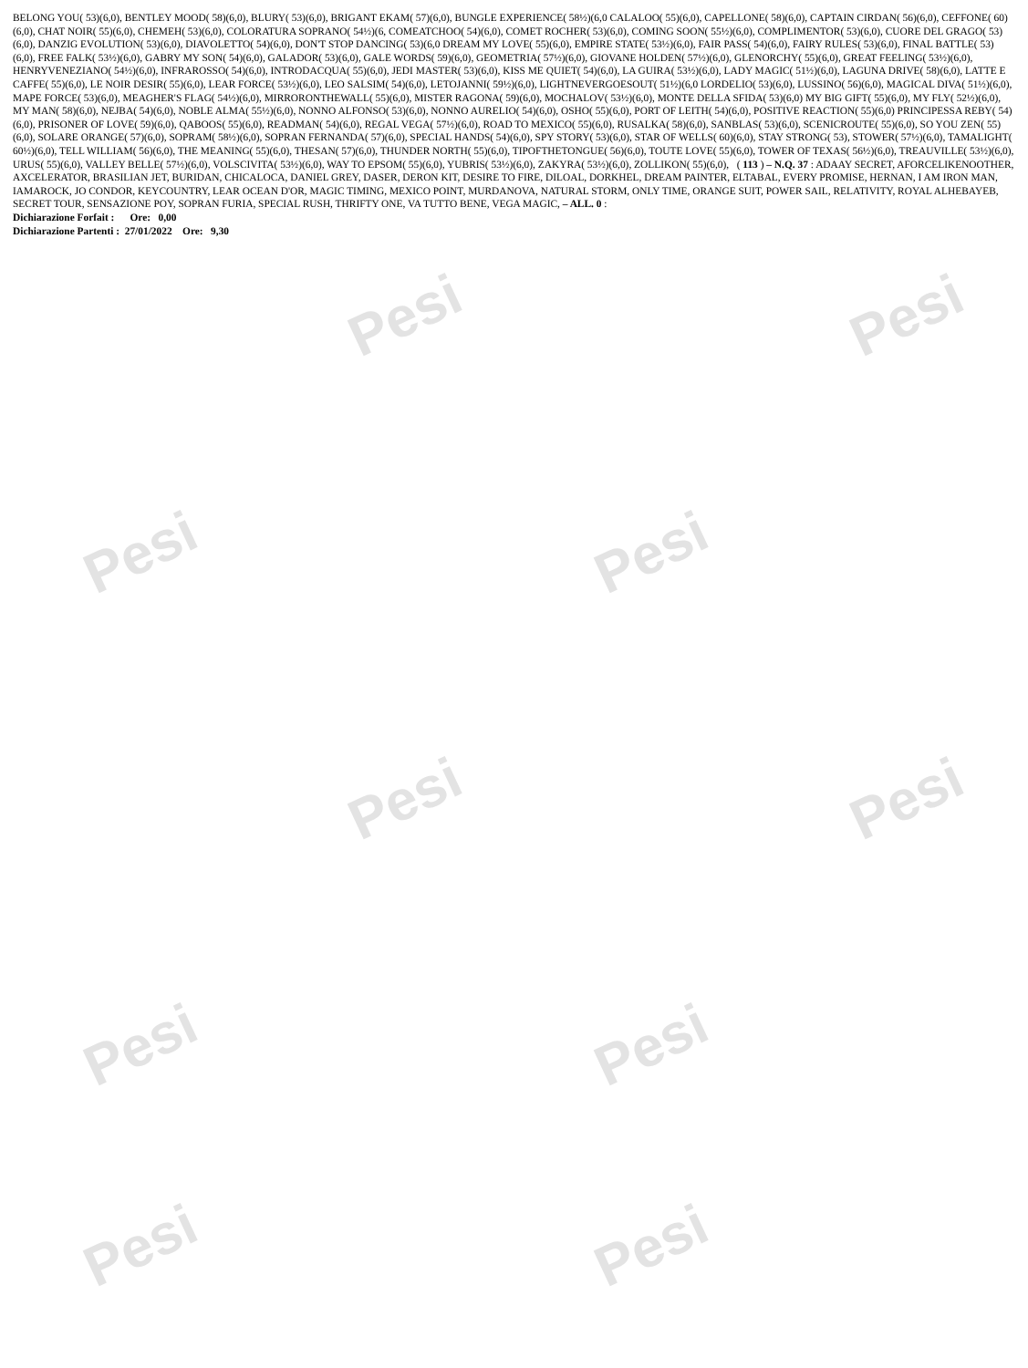Pesi Pesi
Pesi Pesi
Pesi Pesi
Pesi Pesi
Pesi Pesi
BELONG YOU( 53)(6,0), BENTLEY MOOD( 58)(6,0), BLURY( 53)(6,0), BRIGANT EKAM( 57)(6,0), BUNGLE EXPERIENCE( 58½)(6,0 CALALOO( 55)(6,0), CAPELLONE( 58)(6,0), CAPTAIN CIRDAN( 56)(6,0), CEFFONE( 60)(6,0), CHAT NOIR( 55)(6,0), CHEMEH( 53)(6,0), COLORATURA SOPRANO( 54½)(6, COMEATCHOO( 54)(6,0), COMET ROCHER( 53)(6,0), COMING SOON( 55½)(6,0), COMPLIMENTOR( 53)(6,0), CUORE DEL GRAGO( 53)(6,0), DANZIG EVOLUTION( 53)(6,0), DIAVOLETTO( 54)(6,0), DON'T STOP DANCING( 53)(6,0 DREAM MY LOVE( 55)(6,0), EMPIRE STATE( 53½)(6,0), FAIR PASS( 54)(6,0), FAIRY RULES( 53)(6,0), FINAL BATTLE( 53)(6,0), FREE FALK( 53½)(6,0), GABRY MY SON( 54)(6,0), GALADOR( 53)(6,0), GALE WORDS( 59)(6,0), GEOMETRIA( 57½)(6,0), GIOVANE HOLDEN( 57½)(6,0), GLENORCHY( 55)(6,0), GREAT FEELING( 53½)(6,0), HENRYVENEZIANO( 54½)(6,0), INFRAROSSO( 54)(6,0), INTRODACQUA( 55)(6,0), JEDI MASTER( 53)(6,0), KISS ME QUIET( 54)(6,0), LA GUIRA( 53½)(6,0), LADY MAGIC( 51½)(6,0), LAGUNA DRIVE( 58)(6,0), LATTE E CAFFE( 55)(6,0), LE NOIR DESIR( 55)(6,0), LEAR FORCE( 53½)(6,0), LEO SALSIM( 54)(6,0), LETOJANNI( 59½)(6,0), LIGHTNEVERGOESOUT( 51½)(6,0 LORDELIO( 53)(6,0), LUSSINO( 56)(6,0), MAGICAL DIVA( 51½)(6,0), MAPE FORCE( 53)(6,0), MEAGHER'S FLAG( 54½)(6,0), MIRRORONTHEWALL( 55)(6,0), MISTER RAGONA( 59)(6,0), MOCHALOV( 53½)(6,0), MONTE DELLA SFIDA( 53)(6,0) MY BIG GIFT( 55)(6,0), MY FLY( 52½)(6,0), MY MAN( 58)(6,0), NEJBA( 54)(6,0), NOBLE ALMA( 55½)(6,0), NONNO ALFONSO( 53)(6,0), NONNO AURELIO( 54)(6,0), OSHO( 55)(6,0), PORT OF LEITH( 54)(6,0), POSITIVE REACTION( 55)(6,0) PRINCIPESSA REBY( 54)(6,0), PRISONER OF LOVE( 59)(6,0), QABOOS( 55)(6,0), READMAN( 54)(6,0), REGAL VEGA( 57½)(6,0), ROAD TO MEXICO( 55)(6,0), RUSALKA( 58)(6,0), SANBLAS( 53)(6,0), SCENICROUTE( 55)(6,0), SO YOU ZEN( 55)(6,0), SOLARE ORANGE( 57)(6,0), SOPRAM( 58½)(6,0), SOPRAN FERNANDA( 57)(6,0), SPECIAL HANDS( 54)(6,0), SPY STORY( 53)(6,0), STAR OF WELLS( 60)(6,0), STAY STRONG( 53), STOWER( 57½)(6,0), TAMALIGHT( 60½)(6,0), TELL WILLIAM( 56)(6,0), THE MEANING( 55)(6,0), THESAN( 57)(6,0), THUNDER NORTH( 55)(6,0), TIPOFTHETONGUE( 56)(6,0), TOUTE LOVE( 55)(6,0), TOWER OF TEXAS( 56½)(6,0), TREAUVILLE( 53½)(6,0), URUS( 55)(6,0), VALLEY BELLE( 57½)(6,0), VOLSCIVITA( 53½)(6,0), WAY TO EPSOM( 55)(6,0), YUBRIS( 53½)(6,0), ZAKYRA( 53½)(6,0), ZOLLIKON( 55)(6,0), ( 113 ) – N.Q. 37 : ADAAY SECRET, AFORCELIKENOOTHER, AXCELERATOR, BRASILIAN JET, BURIDAN, CHICALOCA, DANIEL GREY, DASER, DERON KIT, DESIRE TO FIRE, DILOAL, DORKHEL, DREAM PAINTER, ELTABAL, EVERY PROMISE, HERNAN, I AM IRON MAN, IAMAROCK, JO CONDOR, KEYCOUNTRY, LEAR OCEAN D'OR, MAGIC TIMING, MEXICO POINT, MURDANOVA, NATURAL STORM, ONLY TIME, ORANGE SUIT, POWER SAIL, RELATIVITY, ROYAL ALHEBAYEB, SECRET TOUR, SENSAZIONE POY, SOPRAN FURIA, SPECIAL RUSH, THRIFTY ONE, VA TUTTO BENE, VEGA MAGIC, – ALL. 0 :
Dichiarazione Forfait : Ore: 0,00
Dichiarazione Partenti : 27/01/2022 Ore: 9,30